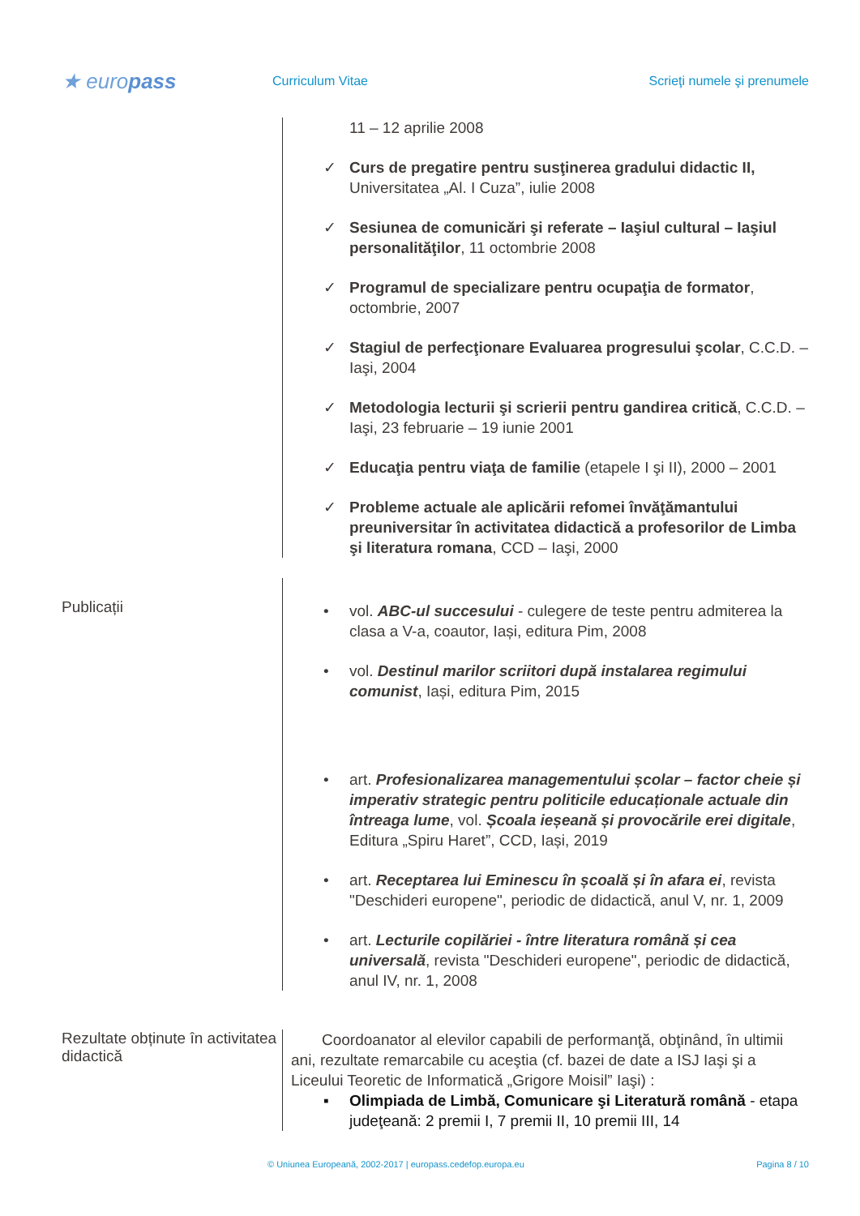★ europass
Curriculum Vitae Scrieţi numele şi prenumele
11 – 12 aprilie 2008
✓ Curs de pregatire pentru susţinerea gradului didactic II, Universitatea „Al. I Cuza”, iulie 2008
✓ Sesiunea de comunicări şi referate – Iaşiul cultural – Iaşiul personalităţilor, 11 octombrie 2008
✓ Programul de specializare pentru ocupaţia de formator, octombrie, 2007
✓ Stagiul de perfecţionare Evaluarea progresului şcolar, C.C.D. – Iaşi, 2004
✓ Metodologia lecturii şi scrierii pentru gandirea critică, C.C.D. – Iaşi, 23 februarie – 19 iunie 2001
✓ Educaţia pentru viaţa de familie (etapele I şi II), 2000 – 2001
✓ Probleme actuale ale aplicării refomei învăţămantului preuniversitar în activitatea didactică a profesorilor de Limba şi literatura romana, CCD – Iaşi, 2000
Publicații
• vol. ABC-ul succesului - culegere de teste pentru admiterea la clasa a V-a, coautor, Iași, editura Pim, 2008
• vol. Destinul marilor scriitori după instalarea regimului comunist, Iași, editura Pim, 2015
• art. Profesionalizarea managementului școlar – factor cheie și imperativ strategic pentru politicile educaționale actuale din întreaga lume, vol. Școala ieșeană și provocările erei digitale, Editura „Spiru Haret”, CCD, Iași, 2019
• art. Receptarea lui Eminescu în școală și în afara ei, revista "Deschideri europene", periodic de didactică, anul V, nr. 1, 2009
• art. Lecturile copilăriei - între literatura română și cea universală, revista "Deschideri europene", periodic de didactică, anul IV, nr. 1, 2008
Rezultate obținute în activitatea didactică
Coordoanator al elevilor capabili de performanţă, obţinând, în ultimii ani, rezultate remarcabile cu aceştia (cf. bazei de date a ISJ Iaşi şi a Liceului Teoretic de Informatică „Grigore Moisil” Iaşi) :
▪ Olimpiada de Limbă, Comunicare şi Literatură română - etapa judeţeană: 2 premii I, 7 premii II, 10 premii III, 14
© Uniunea Europeană, 2002-2017 | europass.cedefop.europa.eu Pagina 8 / 10